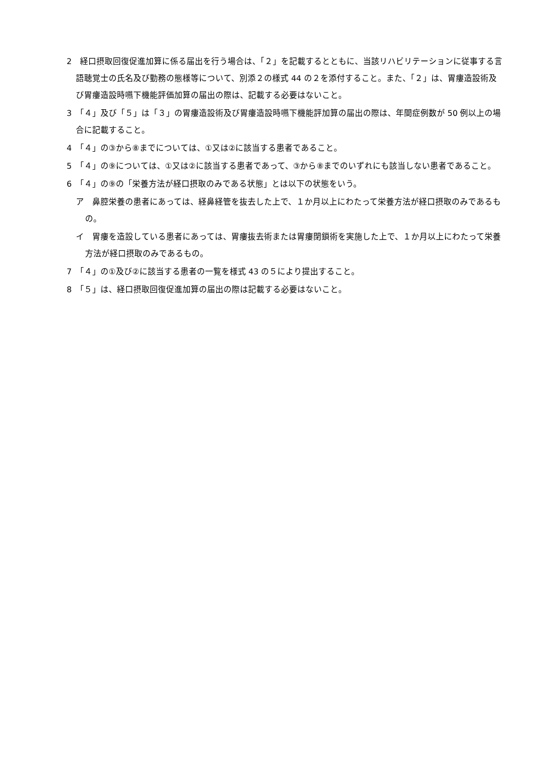2　経口摂取回復促進加算に係る届出を行う場合は、「２」を記載するとともに、当該リハビリテーションに従事する言語聴覚士の氏名及び勤務の態様等について、別添２の様式 44 の２を添付すること。また、「２」は、胃瘻造設術及び胃瘻造設時嚥下機能評価加算の届出の際は、記載する必要はないこと。
3　「４」及び「５」は「３」の胃瘻造設術及び胃瘻造設時嚥下機能評加算の届出の際は、年間症例数が 50 例以上の場合に記載すること。
4　「４」の③から⑧までについては、①又は②に該当する患者であること。
5　「４」の⑨については、①又は②に該当する患者であって、③から⑧までのいずれにも該当しない患者であること。
6　「４」の⑨の「栄養方法が経口摂取のみである状態」とは以下の状態をいう。
ア　鼻腔栄養の患者にあっては、経鼻経管を抜去した上で、１か月以上にわたって栄養方法が経口摂取のみであるもの。
イ　胃瘻を造設している患者にあっては、胃瘻抜去術または胃瘻閉鎖術を実施した上で、１か月以上にわたって栄養方法が経口摂取のみであるもの。
7　「４」の①及び②に該当する患者の一覧を様式 43 の５により提出すること。
8　「５」は、経口摂取回復促進加算の届出の際は記載する必要はないこと。